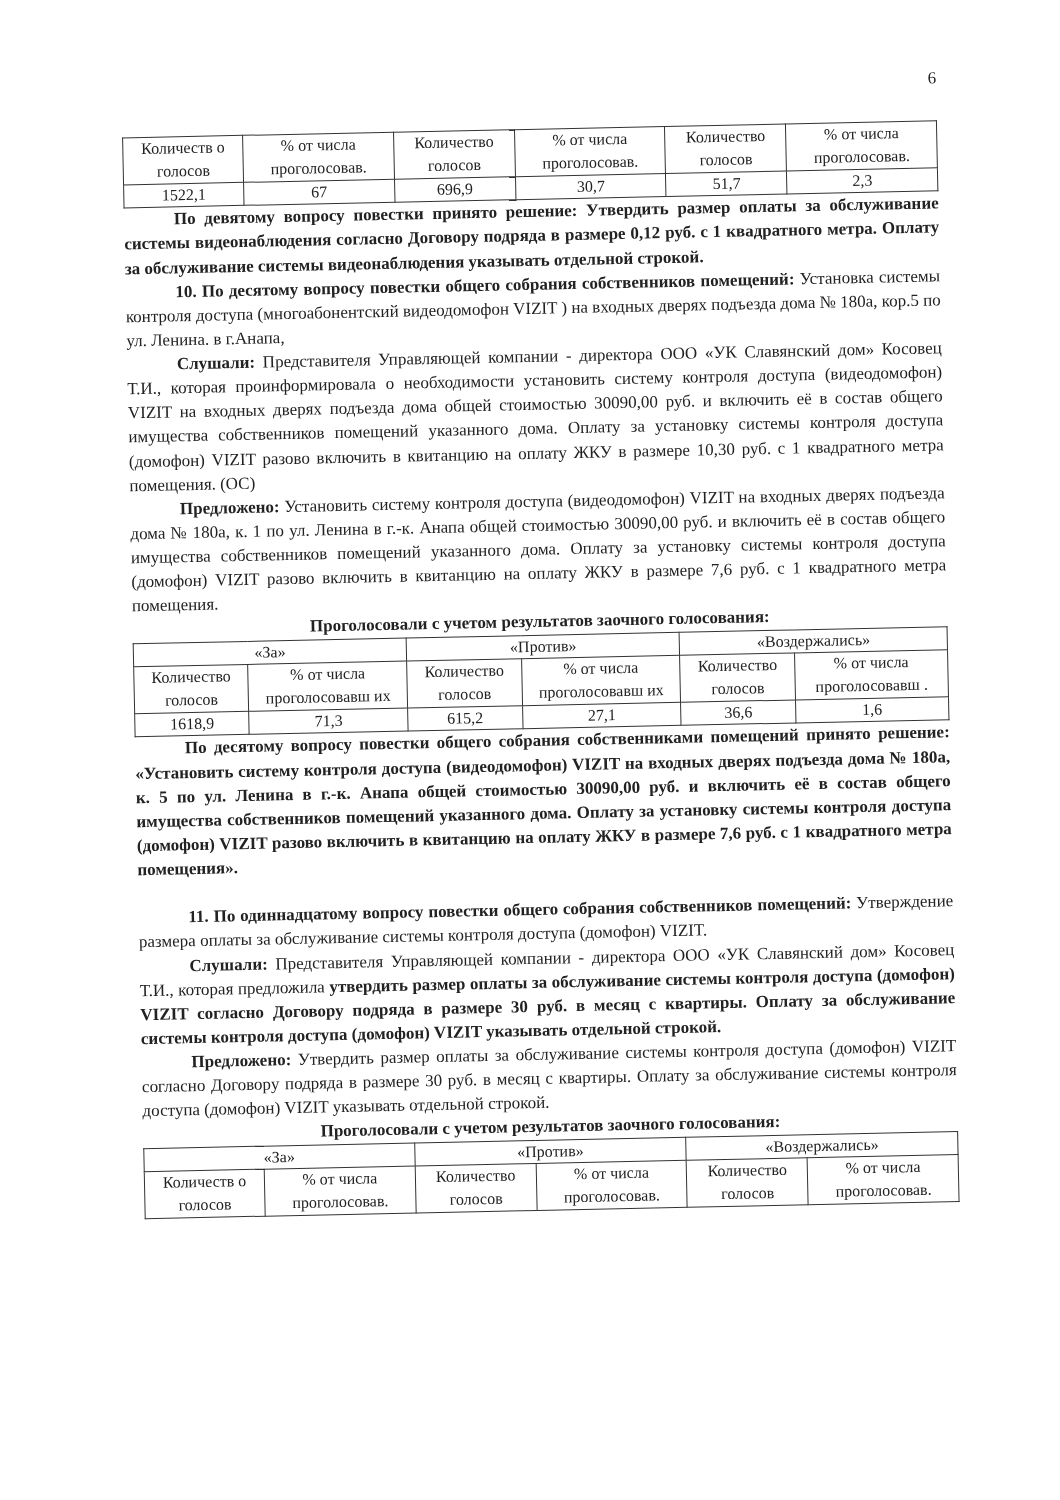6
| Количеств о голосов | % от числа проголосовав. | Количество голосов | % от числа проголосовав. | Количество голосов | % от числа проголосовав. |
| 1522,1 | 67 | 696,9 | 30,7 | 51,7 | 2,3 |
По девятому вопросу повестки принято решение: Утвердить размер оплаты за обслуживание системы видеонаблюдения согласно Договору подряда в размере 0,12 руб. с 1 квадратного метра. Оплату за обслуживание системы видеонаблюдения указывать отдельной строкой.
10. По десятому вопросу повестки общего собрания собственников помещений: Установка системы контроля доступа (многоабонентский видеодомофон VIZIT ) на входных дверях подъезда дома № 180а, кор.5 по ул. Ленина. в г.Анапа,
Слушали: Представителя Управляющей компании - директора ООО «УК Славянский дом» Косовец Т.И., которая проинформировала о необходимости установить систему контроля доступа (видеодомофон) VIZIT на входных дверях подъезда дома общей стоимостью 30090,00 руб. и включить её в состав общего имущества собственников помещений указанного дома. Оплату за установку системы контроля доступа (домофон) VIZIT разово включить в квитанцию на оплату ЖКУ в размере 10,30 руб. с 1 квадратного метра помещения. (ОС)
Предложено: Установить систему контроля доступа (видеодомофон) VIZIT на входных дверях подъезда дома № 180а, к. 1 по ул. Ленина в г.-к. Анапа общей стоимостью 30090,00 руб. и включить её в состав общего имущества собственников помещений указанного дома. Оплату за установку системы контроля доступа (домофон) VIZIT разово включить в квитанцию на оплату ЖКУ в размере 7,6 руб. с 1 квадратного метра помещения.
Проголосовали с учетом результатов заочного голосования:
| «За» | | «Против» | | «Воздержались» | |
| --- | --- | --- | --- | --- | --- |
| Количество голосов | % от числа проголосовавш их | Количество голосов | % от числа проголосовавш их | Количество голосов | % от числа проголосовавш . |
| 1618,9 | 71,3 | 615,2 | 27,1 | 36,6 | 1,6 |
По десятому вопросу повестки общего собрания собственниками помещений принято решение: «Установить систему контроля доступа (видеодомофон) VIZIT на входных дверях подъезда дома № 180а, к. 5 по ул. Ленина в г.-к. Анапа общей стоимостью 30090,00 руб. и включить её в состав общего имущества собственников помещений указанного дома. Оплату за установку системы контроля доступа (домофон) VIZIT разово включить в квитанцию на оплату ЖКУ в размере 7,6 руб. с 1 квадратного метра помещения».
11. По одиннадцатому вопросу повестки общего собрания собственников помещений: Утверждение размера оплаты за обслуживание системы контроля доступа (домофон) VIZIT.
Слушали: Представителя Управляющей компании - директора ООО «УК Славянский дом» Косовец Т.И., которая предложила утвердить размер оплаты за обслуживание системы контроля доступа (домофон) VIZIT согласно Договору подряда в размере 30 руб. в месяц с квартиры. Оплату за обслуживание системы контроля доступа (домофон) VIZIT указывать отдельной строкой.
Предложено: Утвердить размер оплаты за обслуживание системы контроля доступа (домофон) VIZIT согласно Договору подряда в размере 30 руб. в месяц с квартиры. Оплату за обслуживание системы контроля доступа (домофон) VIZIT указывать отдельной строкой.
Проголосовали с учетом результатов заочного голосования:
| «За» | | «Против» | | «Воздержались» | |
| --- | --- | --- | --- | --- | --- |
| Количеств о голосов | % от числа проголосовав. | Количество голосов | % от числа проголосовав. | Количество голосов | % от числа проголосовав. |